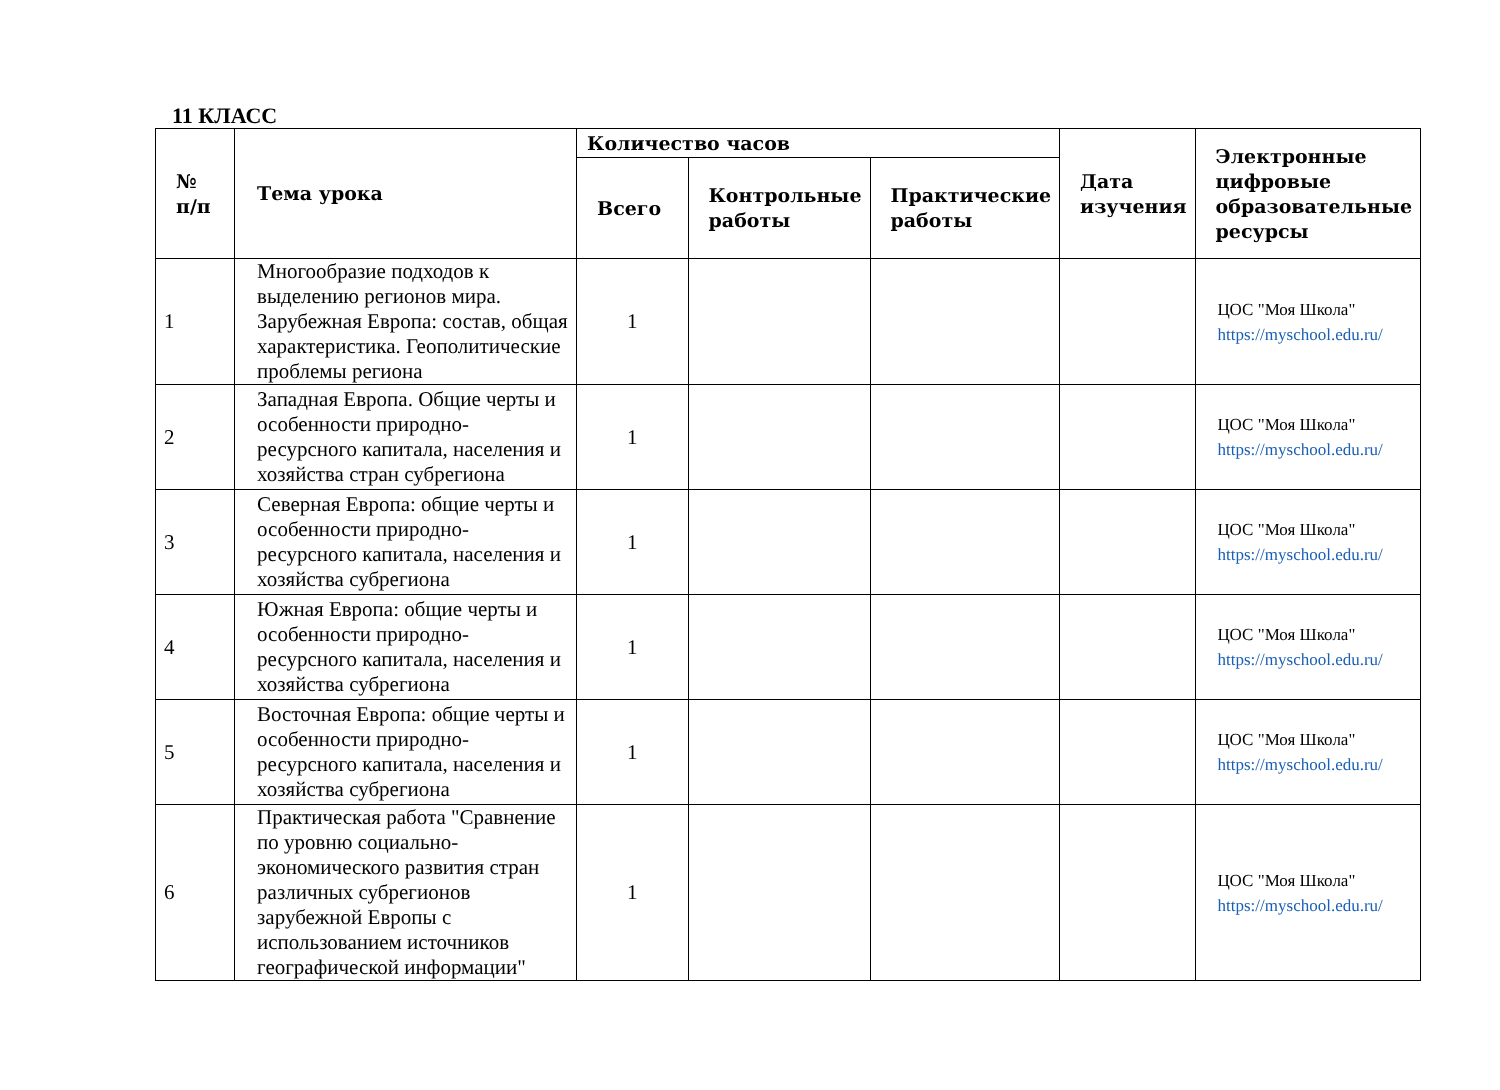11 КЛАСС
| № п/п | Тема урока | Количество часов | | | Дата изучения | Электронные цифровые образовательные ресурсы |
| --- | --- | --- | --- | --- | --- | --- |
| | | Всего | Контрольные работы | Практические работы | | |
| 1 | Многообразие подходов к выделению регионов мира. Зарубежная Европа: состав, общая характеристика. Геополитические проблемы региона | 1 | | | | ЦОС "Моя Школа" https://myschool.edu.ru/ |
| 2 | Западная Европа. Общие черты и особенности природно-ресурсного капитала, населения и хозяйства стран субрегиона | 1 | | | | ЦОС "Моя Школа" https://myschool.edu.ru/ |
| 3 | Северная Европа: общие черты и особенности природно-ресурсного капитала, населения и хозяйства субрегиона | 1 | | | | ЦОС "Моя Школа" https://myschool.edu.ru/ |
| 4 | Южная Европа: общие черты и особенности природно-ресурсного капитала, населения и хозяйства субрегиона | 1 | | | | ЦОС "Моя Школа" https://myschool.edu.ru/ |
| 5 | Восточная Европа: общие черты и особенности природно-ресурсного капитала, населения и хозяйства субрегиона | 1 | | | | ЦОС "Моя Школа" https://myschool.edu.ru/ |
| 6 | Практическая работа "Сравнение по уровню социально-экономического развития стран различных субрегионов зарубежной Европы с использованием источников географической информации" | 1 | | | | ЦОС "Моя Школа" https://myschool.edu.ru/ |